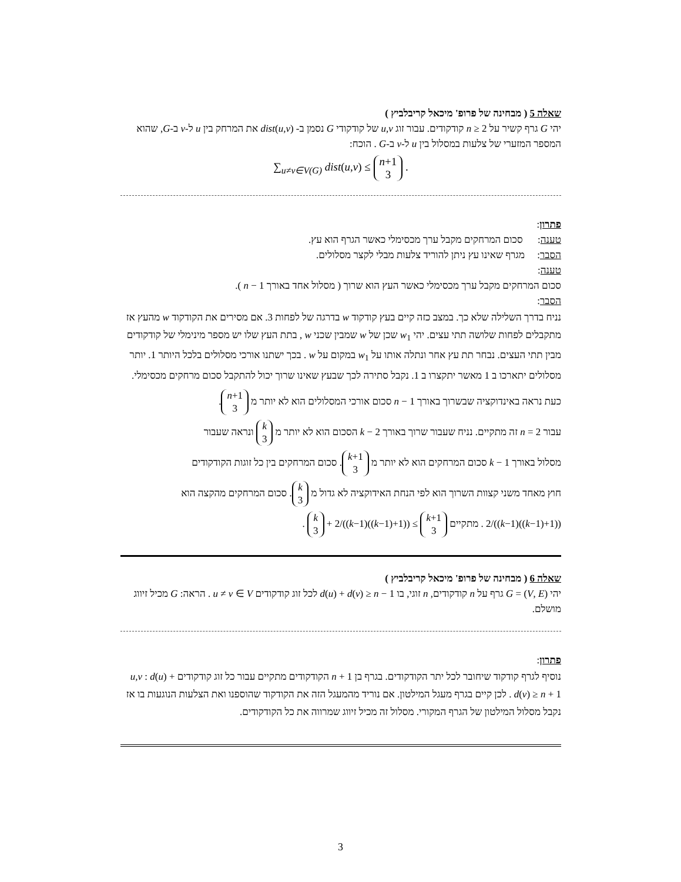שאלה 5 ( מבחינה של פרופ' מיכאל קריבלביץ )
יהי G גרף קשיר על n ≥ 2 קודקודים. עבור זוג u,v של קודקודי G נסמן ב- dist(u,v) את המרחק בין u ל-v ב-G, שהוא המספר המזערי של צלעות במסלול בין u ל-v ב-G . הוכח:
∑<sub>u≠v∈V(G)</sub> dist(u,v) ≤ n+1
3 .
פתרון:
טענה: סכום המרחקים מקבל ערך מכסימלי כאשר הגרף הוא עץ.
הסבר: מגרף שאינו עץ ניתן להוריד צלעות מבלי לקצר מסלולים.
טענה:
סכום המרחקים מקבל ערך מכסימלי כאשר העץ הוא שרוך ( מסלול אחד באורך n − 1 ).
הסבר:
נניח בדרך השלילה שלא כך. במצב כזה קיים בעץ קודקוד w בדרגה של לפחות 3. אם מסירים את הקודקוד w מהעץ אז מתקבלים לפחות שלושה תתי עצים. יהי w<sub>1</sub> שכן של w שמבין שכני w , בתת העץ שלו יש מספר מינימלי של קודקודים מבין תתי העצים. נבחר תת עץ אחר ונתלה אותו על w<sub>1</sub> במקום על w . בכך ישתנו אורכי מסלולים בלכל היותר 1. יותר מסלולים יתארכו ב 1 מאשר יתקצרו ב 1. נקבל סתירה לכך שבעץ שאינו שרוך יכול להתקבל סכום מרחקים מכסימלי.
כעת נראה באינדוקציה שבשרוך באורך n − 1 סכום אורכי המסלולים הוא לא יותר מ n+1
3.
עבור n = 2 זה מתקיים. נניח שעבור שרוך באורך k − 2 הסכום הוא לא יותר מ k
3 ונראה שעבור
מסלול באורך k − 1 סכום המרחקים הוא לא יותר מ k+1
3. סכום המרחקים בין כל זוגות הקודקודים
חוץ מאחד משני קצוות השרוך הוא לפי הנחת האידוקציה לא גדול מ k
3. סכום המרחקים מהקצה הוא
((1+(k−1))(k−1))/2 . מתקיים k+1
3 ≥ ((1+(k−1))(k−1))/2 + k
3 .
שאלה 6 ( מבחינה של פרופ' מיכאל קריבלביץ )
יהי G = (V, E) גרף על n קודקודים, n זוגי, בו d(u) + d(v) ≥ n − 1 לכל זוג קודקודים u ≠ v ∈ V . הראה: G מכיל זיווג מושלם.
פתרון:
נוסיף לגרף קודקוד שיחובר לכל יתר הקודקודים. בגרף בן n + 1 הקודקודים מתקיים עבור כל זוג קודקודים u,v : d(u) + d(v) ≥ n + 1 . לכן קיים בגרף מעגל המילטון. אם נוריד מהמעגל הזה את הקודקוד שהוספנו ואת הצלעות הנוגעות בו אז נקבל מסלול המילטון של הגרף המקורי. מסלול זה מכיל זיווג שמרווה את כל הקודקודים.
3